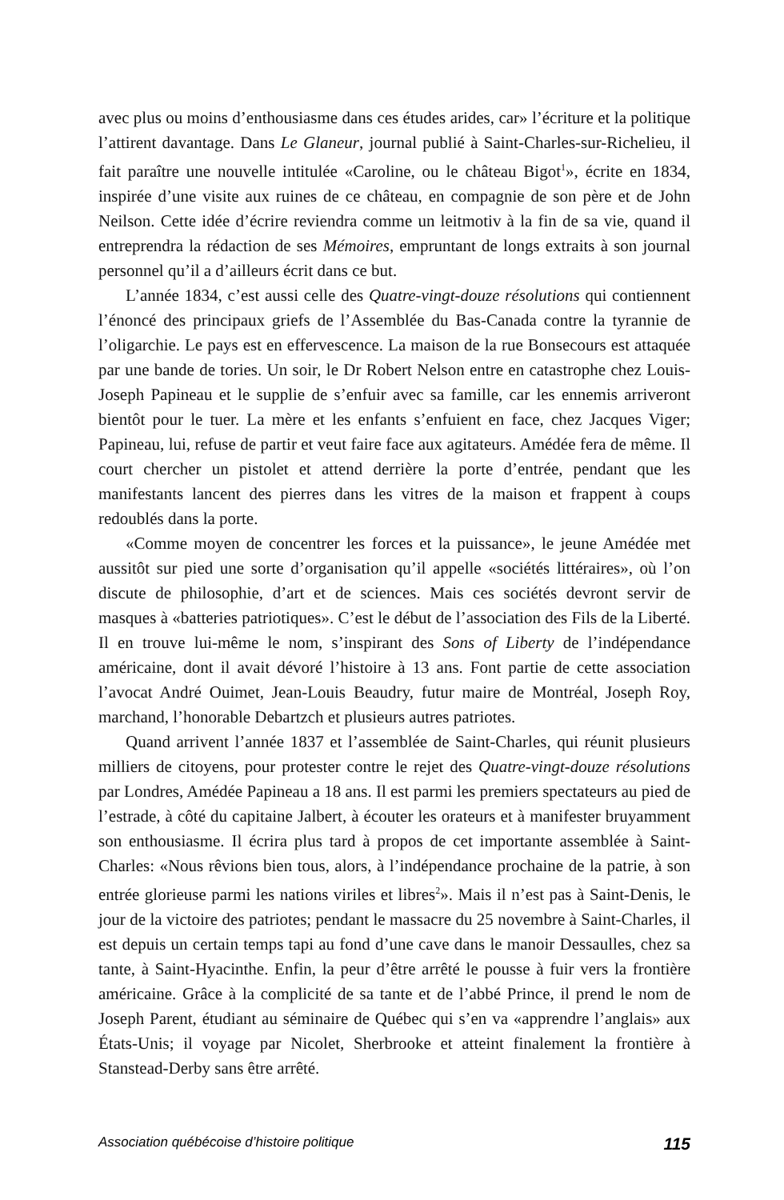avec plus ou moins d’enthousiasme dans ces études arides, car» l’écriture et la politique l’attirent davantage. Dans Le Glaneur, journal publié à Saint-Charles-sur-Richelieu, il fait paraître une nouvelle intitulée «Caroline, ou le château Bigot<sup>1</sup>», écrite en 1834, inspirée d’une visite aux ruines de ce château, en compagnie de son père et de John Neilson. Cette idée d’écrire reviendra comme un leitmotiv à la fin de sa vie, quand il entreprendra la rédaction de ses Mémoires, empruntant de longs extraits à son journal personnel qu’il a d’ailleurs écrit dans ce but.
L’année 1834, c’est aussi celle des Quatre-vingt-douze résolutions qui contiennent l’énoncé des principaux griefs de l’Assemblée du Bas-Canada contre la tyrannie de l’oligarchie. Le pays est en effervescence. La maison de la rue Bonsecours est attaquée par une bande de tories. Un soir, le Dr Robert Nelson entre en catastrophe chez Louis-Joseph Papineau et le supplie de s’enfuir avec sa famille, car les ennemis arriveront bientôt pour le tuer. La mère et les enfants s’enfuient en face, chez Jacques Viger; Papineau, lui, refuse de partir et veut faire face aux agitateurs. Amédée fera de même. Il court chercher un pistolet et attend derrière la porte d’entrée, pendant que les manifestants lancent des pierres dans les vitres de la maison et frappent à coups redoublés dans la porte.
«Comme moyen de concentrer les forces et la puissance», le jeune Amédée met aussitôt sur pied une sorte d’organisation qu’il appelle «sociétés littéraires», où l’on discute de philosophie, d’art et de sciences. Mais ces sociétés devront servir de masques à «batteries patriotiques». C’est le début de l’association des Fils de la Liberté. Il en trouve lui-même le nom, s’inspirant des Sons of Liberty de l’indépendance américaine, dont il avait dévoré l’histoire à 13 ans. Font partie de cette association l’avocat André Ouimet, Jean-Louis Beaudry, futur maire de Montréal, Joseph Roy, marchand, l’honorable Debartzch et plusieurs autres patriotes.
Quand arrivent l’année 1837 et l’assemblée de Saint-Charles, qui réunit plusieurs milliers de citoyens, pour protester contre le rejet des Quatre-vingt-douze résolutions par Londres, Amédée Papineau a 18 ans. Il est parmi les premiers spectateurs au pied de l’estrade, à côté du capitaine Jalbert, à écouter les orateurs et à manifester bruyamment son enthousiasme. Il écrira plus tard à propos de cet importante assemblée à Saint-Charles: «Nous rêvions bien tous, alors, à l’indépendance prochaine de la patrie, à son entrée glorieuse parmi les nations viriles et libres<sup>2</sup>». Mais il n’est pas à Saint-Denis, le jour de la victoire des patriotes; pendant le massacre du 25 novembre à Saint-Charles, il est depuis un certain temps tapi au fond d’une cave dans le manoir Dessaulles, chez sa tante, à Saint-Hyacinthe. Enfin, la peur d’être arrêté le pousse à fuir vers la frontière américaine. Grâce à la complicité de sa tante et de l’abbé Prince, il prend le nom de Joseph Parent, étudiant au séminaire de Québec qui s’en va «apprendre l’anglais» aux États-Unis; il voyage par Nicolet, Sherbrooke et atteint finalement la frontière à Stanstead-Derby sans être arrêté.
Association québécoise d’histoire politique 115